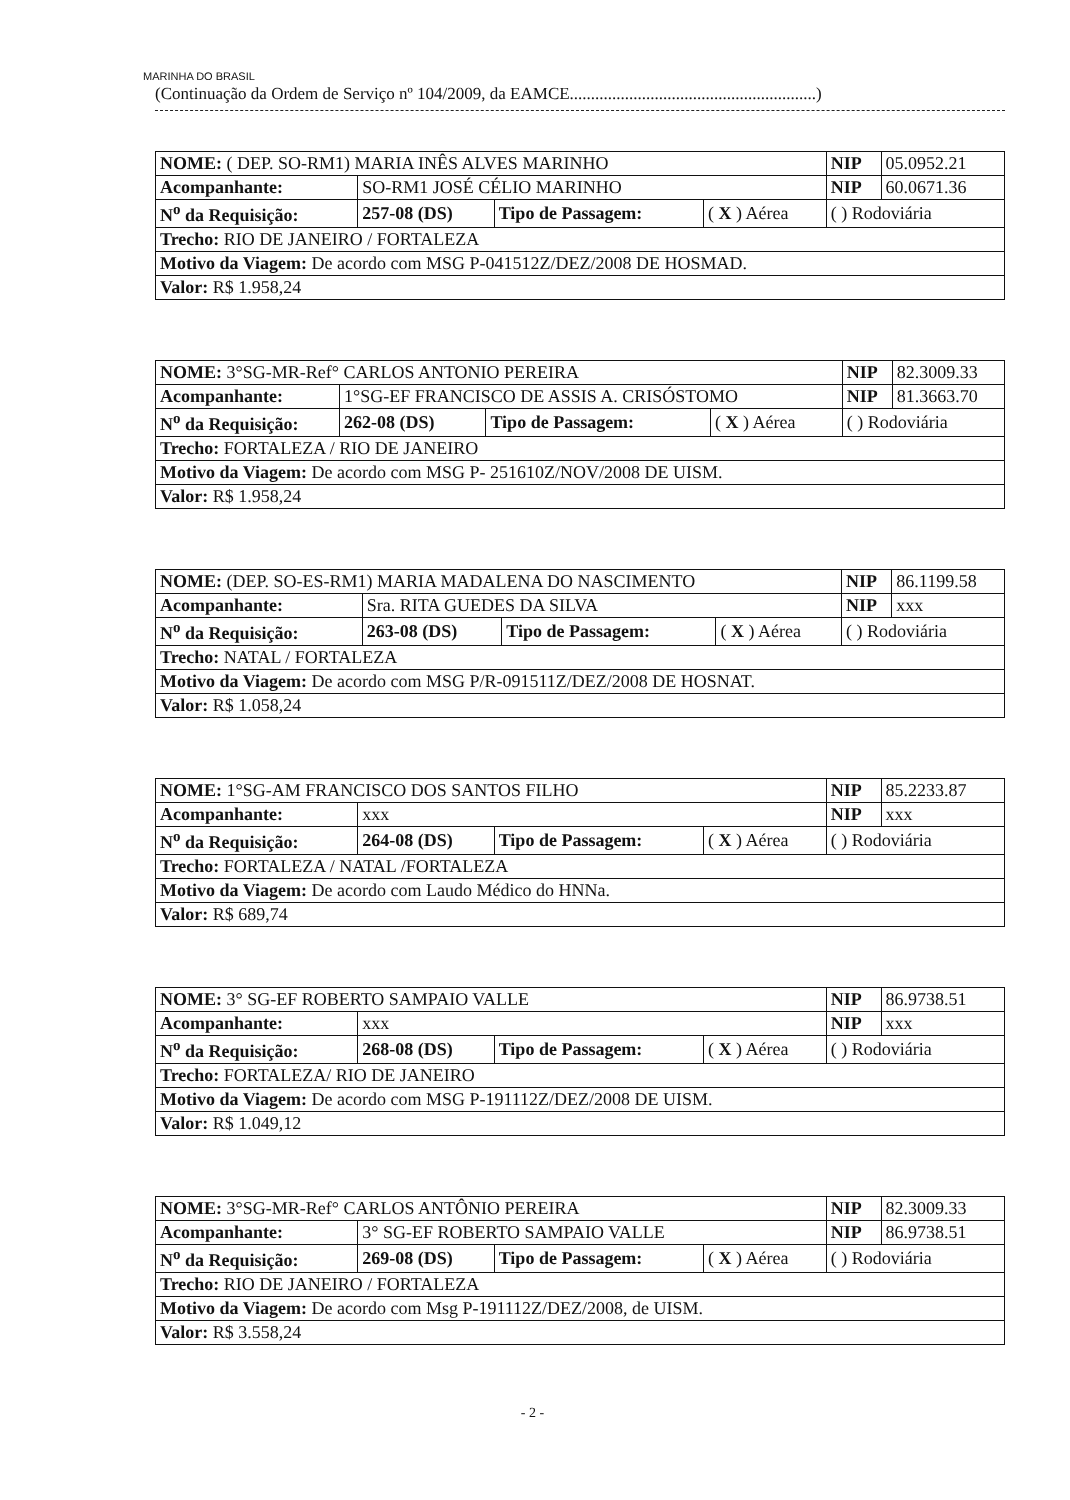MARINHA DO BRASIL
(Continuação da Ordem de Serviço nº 104/2009, da EAMCE..........................................................)
| NOME: ( DEP. SO-RM1) MARIA INÊS ALVES MARINHO | | | | | NIP | 05.0952.21 |
| Acompanhante: | SO-RM1 JOSÉ CÉLIO MARINHO | | | | NIP | 60.0671.36 |
| N<sup>o</sup> da Requisição: | 257-08 (DS) | Tipo de Passagem: | ( X ) Aérea | ( ) Rodoviária | | |
| Trecho: RIO DE JANEIRO / FORTALEZA | | | | | | |
| Motivo da Viagem: De acordo com MSG P-041512Z/DEZ/2008 DE HOSMAD. | | | | | | |
| Valor: R$ 1.958,24 | | | | | | |
| NOME: 3°SG-MR-Ref° CARLOS ANTONIO PEREIRA | | | | | NIP | 82.3009.33 |
| Acompanhante: | 1°SG-EF FRANCISCO DE ASSIS A. CRISÓSTOMO | | | | NIP | 81.3663.70 |
| N<sup>o</sup> da Requisição: | 262-08 (DS) | Tipo de Passagem: | ( X ) Aérea | ( ) Rodoviária | | |
| Trecho: FORTALEZA / RIO DE JANEIRO | | | | | | |
| Motivo da Viagem: De acordo com MSG P- 251610Z/NOV/2008 DE UISM. | | | | | | |
| Valor: R$ 1.958,24 | | | | | | |
| NOME: (DEP. SO-ES-RM1) MARIA MADALENA DO NASCIMENTO | | | | | NIP | 86.1199.58 |
| Acompanhante: | Sra. RITA GUEDES DA SILVA | | | | NIP | xxx |
| N<sup>o</sup> da Requisição: | 263-08 (DS) | Tipo de Passagem: | ( X ) Aérea | ( ) Rodoviária | | |
| Trecho: NATAL / FORTALEZA | | | | | | |
| Motivo da Viagem: De acordo com MSG P/R-091511Z/DEZ/2008 DE HOSNAT. | | | | | | |
| Valor: R$ 1.058,24 | | | | | | |
| NOME: 1°SG-AM FRANCISCO DOS SANTOS FILHO | | | | | NIP | 85.2233.87 |
| Acompanhante: | xxx | | | | NIP | xxx |
| N<sup>o</sup> da Requisição: | 264-08 (DS) | Tipo de Passagem: | ( X ) Aérea | ( ) Rodoviária | | |
| Trecho: FORTALEZA / NATAL /FORTALEZA | | | | | | |
| Motivo da Viagem: De acordo com Laudo Médico do HNNa. | | | | | | |
| Valor: R$ 689,74 | | | | | | |
| NOME: 3° SG-EF ROBERTO SAMPAIO VALLE | | | | | NIP | 86.9738.51 |
| Acompanhante: | xxx | | | | NIP | xxx |
| N<sup>o</sup> da Requisição: | 268-08 (DS) | Tipo de Passagem: | ( X ) Aérea | ( ) Rodoviária | | |
| Trecho: FORTALEZA/ RIO DE JANEIRO | | | | | | |
| Motivo da Viagem: De acordo com MSG P-191112Z/DEZ/2008 DE UISM. | | | | | | |
| Valor: R$ 1.049,12 | | | | | | |
| NOME: 3°SG-MR-Ref° CARLOS ANTÔNIO PEREIRA | | | | | NIP | 82.3009.33 |
| Acompanhante: | 3° SG-EF ROBERTO SAMPAIO VALLE | | | | NIP | 86.9738.51 |
| N<sup>o</sup> da Requisição: | 269-08 (DS) | Tipo de Passagem: | ( X ) Aérea | ( ) Rodoviária | | |
| Trecho: RIO DE JANEIRO / FORTALEZA | | | | | | |
| Motivo da Viagem: De acordo com Msg P-191112Z/DEZ/2008, de UISM. | | | | | | |
| Valor: R$ 3.558,24 | | | | | | |
- 2 -